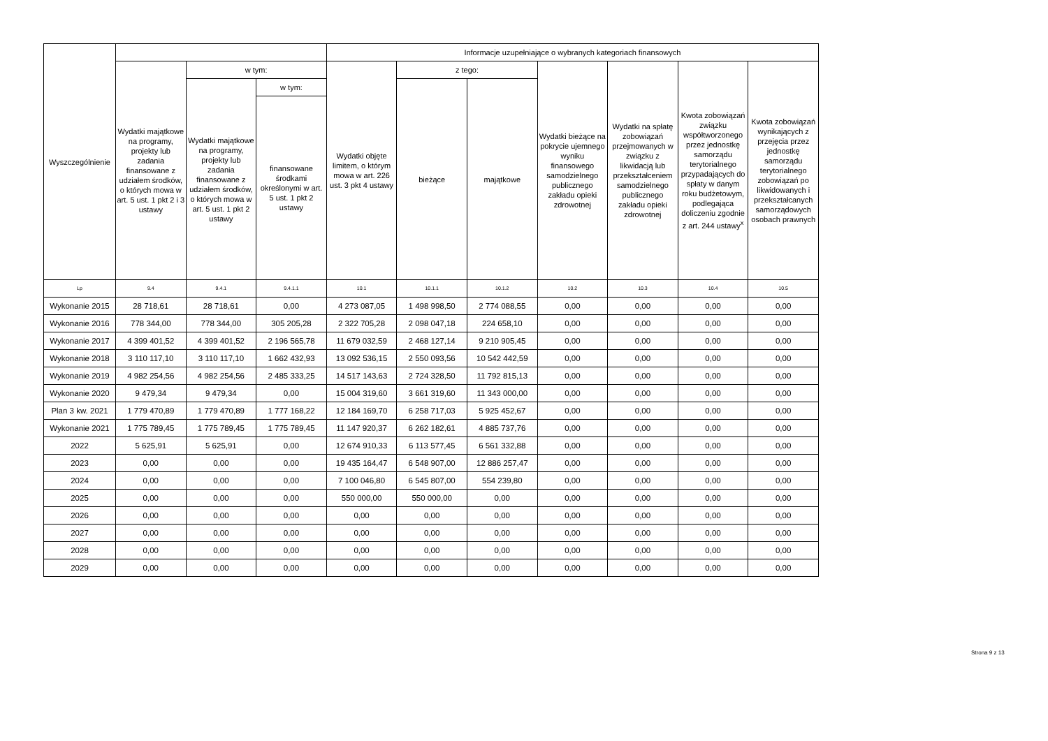| Wyszczególnienie | | | | Informacje uzupełniające o wybranych kategoriach finansowych | | | | | | |
| --- | --- | --- | --- | --- | --- | --- | --- | --- | --- | --- |
| | Wydatki majątkowe na programy, projekty lub zadania finansowane z udziałem środków, o których mowa w art. 5 ust. 1 pkt 2 i 3 ustawy | w tym: | | Wydatki objęte limitem, o którym mowa w art. 226 ust. 3 pkt 4 ustawy | z tego: | | Wydatki bieżące na pokrycie ujemnego wyniku finansowego samodzielnego publicznego zakładu opieki zdrowotnej | Wydatki na spłatę zobowiązań przejmowanych w związku z likwidacją lub przekształceniem samodzielnego publicznego zakładu opieki zdrowotnej | Kwota zobowiązań związku współtworzonego przez jednostkę samorządu terytorialnego przypadających do spłaty w danym roku budżetowym, podlegająca doliczeniu zgodnie z art. 244 ustawy<sup>x</sup> | Kwota zobowiązań wynikających z przejęcia przez jednostkę samorządu terytorialnego zobowiązań po likwidowanych i przekształcanych samorządowych osobach prawnych |
| | | Wydatki majątkowe na programy, projekty lub zadania finansowane z udziałem środków, o których mowa w art. 5 ust. 1 pkt 2 ustawy | w tym: | | bieżące | majątkowe | | | | |
| | | | finansowane środkami określonymi w art. 5 ust. 1 pkt 2 ustawy | | | | | | | |
| Lp | 9.4 | 9.4.1 | 9.4.1.1 | 10.1 | 10.1.1 | 10.1.2 | 10.2 | 10.3 | 10.4 | 10.5 |
| Wykonanie 2015 | 28 718,61 | 28 718,61 | 0,00 | 4 273 087,05 | 1 498 998,50 | 2 774 088,55 | 0,00 | 0,00 | 0,00 | 0,00 |
| Wykonanie 2016 | 778 344,00 | 778 344,00 | 305 205,28 | 2 322 705,28 | 2 098 047,18 | 224 658,10 | 0,00 | 0,00 | 0,00 | 0,00 |
| Wykonanie 2017 | 4 399 401,52 | 4 399 401,52 | 2 196 565,78 | 11 679 032,59 | 2 468 127,14 | 9 210 905,45 | 0,00 | 0,00 | 0,00 | 0,00 |
| Wykonanie 2018 | 3 110 117,10 | 3 110 117,10 | 1 662 432,93 | 13 092 536,15 | 2 550 093,56 | 10 542 442,59 | 0,00 | 0,00 | 0,00 | 0,00 |
| Wykonanie 2019 | 4 982 254,56 | 4 982 254,56 | 2 485 333,25 | 14 517 143,63 | 2 724 328,50 | 11 792 815,13 | 0,00 | 0,00 | 0,00 | 0,00 |
| Wykonanie 2020 | 9 479,34 | 9 479,34 | 0,00 | 15 004 319,60 | 3 661 319,60 | 11 343 000,00 | 0,00 | 0,00 | 0,00 | 0,00 |
| Plan 3 kw. 2021 | 1 779 470,89 | 1 779 470,89 | 1 777 168,22 | 12 184 169,70 | 6 258 717,03 | 5 925 452,67 | 0,00 | 0,00 | 0,00 | 0,00 |
| Wykonanie 2021 | 1 775 789,45 | 1 775 789,45 | 1 775 789,45 | 11 147 920,37 | 6 262 182,61 | 4 885 737,76 | 0,00 | 0,00 | 0,00 | 0,00 |
| 2022 | 5 625,91 | 5 625,91 | 0,00 | 12 674 910,33 | 6 113 577,45 | 6 561 332,88 | 0,00 | 0,00 | 0,00 | 0,00 |
| 2023 | 0,00 | 0,00 | 0,00 | 19 435 164,47 | 6 548 907,00 | 12 886 257,47 | 0,00 | 0,00 | 0,00 | 0,00 |
| 2024 | 0,00 | 0,00 | 0,00 | 7 100 046,80 | 6 545 807,00 | 554 239,80 | 0,00 | 0,00 | 0,00 | 0,00 |
| 2025 | 0,00 | 0,00 | 0,00 | 550 000,00 | 550 000,00 | 0,00 | 0,00 | 0,00 | 0,00 | 0,00 |
| 2026 | 0,00 | 0,00 | 0,00 | 0,00 | 0,00 | 0,00 | 0,00 | 0,00 | 0,00 | 0,00 |
| 2027 | 0,00 | 0,00 | 0,00 | 0,00 | 0,00 | 0,00 | 0,00 | 0,00 | 0,00 | 0,00 |
| 2028 | 0,00 | 0,00 | 0,00 | 0,00 | 0,00 | 0,00 | 0,00 | 0,00 | 0,00 | 0,00 |
| 2029 | 0,00 | 0,00 | 0,00 | 0,00 | 0,00 | 0,00 | 0,00 | 0,00 | 0,00 | 0,00 |
Strona 9 z 13